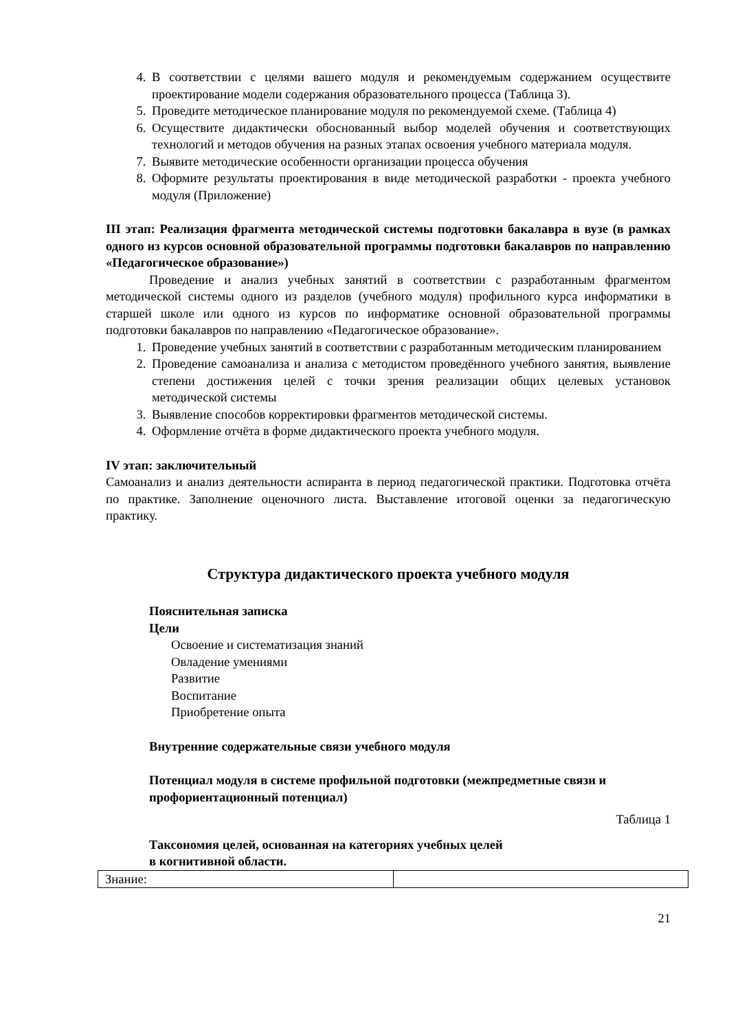4. В соответствии с целями вашего модуля и рекомендуемым содержанием осуществите проектирование модели содержания образовательного процесса (Таблица 3).
5. Проведите методическое планирование модуля по рекомендуемой схеме. (Таблица 4)
6. Осуществите дидактически обоснованный выбор моделей обучения и соответствующих технологий и методов обучения на разных этапах освоения учебного материала модуля.
7. Выявите методические особенности организации процесса обучения
8. Оформите результаты проектирования в виде методической разработки - проекта учебного модуля (Приложение)
III этап: Реализация фрагмента методической системы подготовки бакалавра в вузе (в рамках одного из курсов основной образовательной программы подготовки бакалавров по направлению «Педагогическое образование»)
Проведение и анализ учебных занятий в соответствии с разработанным фрагментом методической системы одного из разделов (учебного модуля) профильного курса информатики в старшей школе или одного из курсов по информатике основной образовательной программы подготовки бакалавров по направлению «Педагогическое образование».
1. Проведение учебных занятий в соответствии с разработанным методическим планированием
2. Проведение самоанализа и анализа с методистом проведённого учебного занятия, выявление степени достижения целей с точки зрения реализации общих целевых установок методической системы
3. Выявление способов корректировки фрагментов методической системы.
4. Оформление отчёта в форме дидактического проекта учебного модуля.
IV этап: заключительный
Самоанализ и анализ деятельности аспиранта в период педагогической практики. Подготовка отчёта по практике. Заполнение оценочного листа. Выставление итоговой оценки за педагогическую практику.
Структура дидактического проекта учебного модуля
Пояснительная записка
Цели
Освоение и систематизация знаний
Овладение умениями
Развитие
Воспитание
Приобретение опыта
Внутренние содержательные связи учебного модуля
Потенциал модуля в системе профильной подготовки (межпредметные связи и профориентационный потенциал)
Таблица 1
Таксономия целей, основанная на категориях учебных целей
в когнитивной области.
| Знание: | |
21